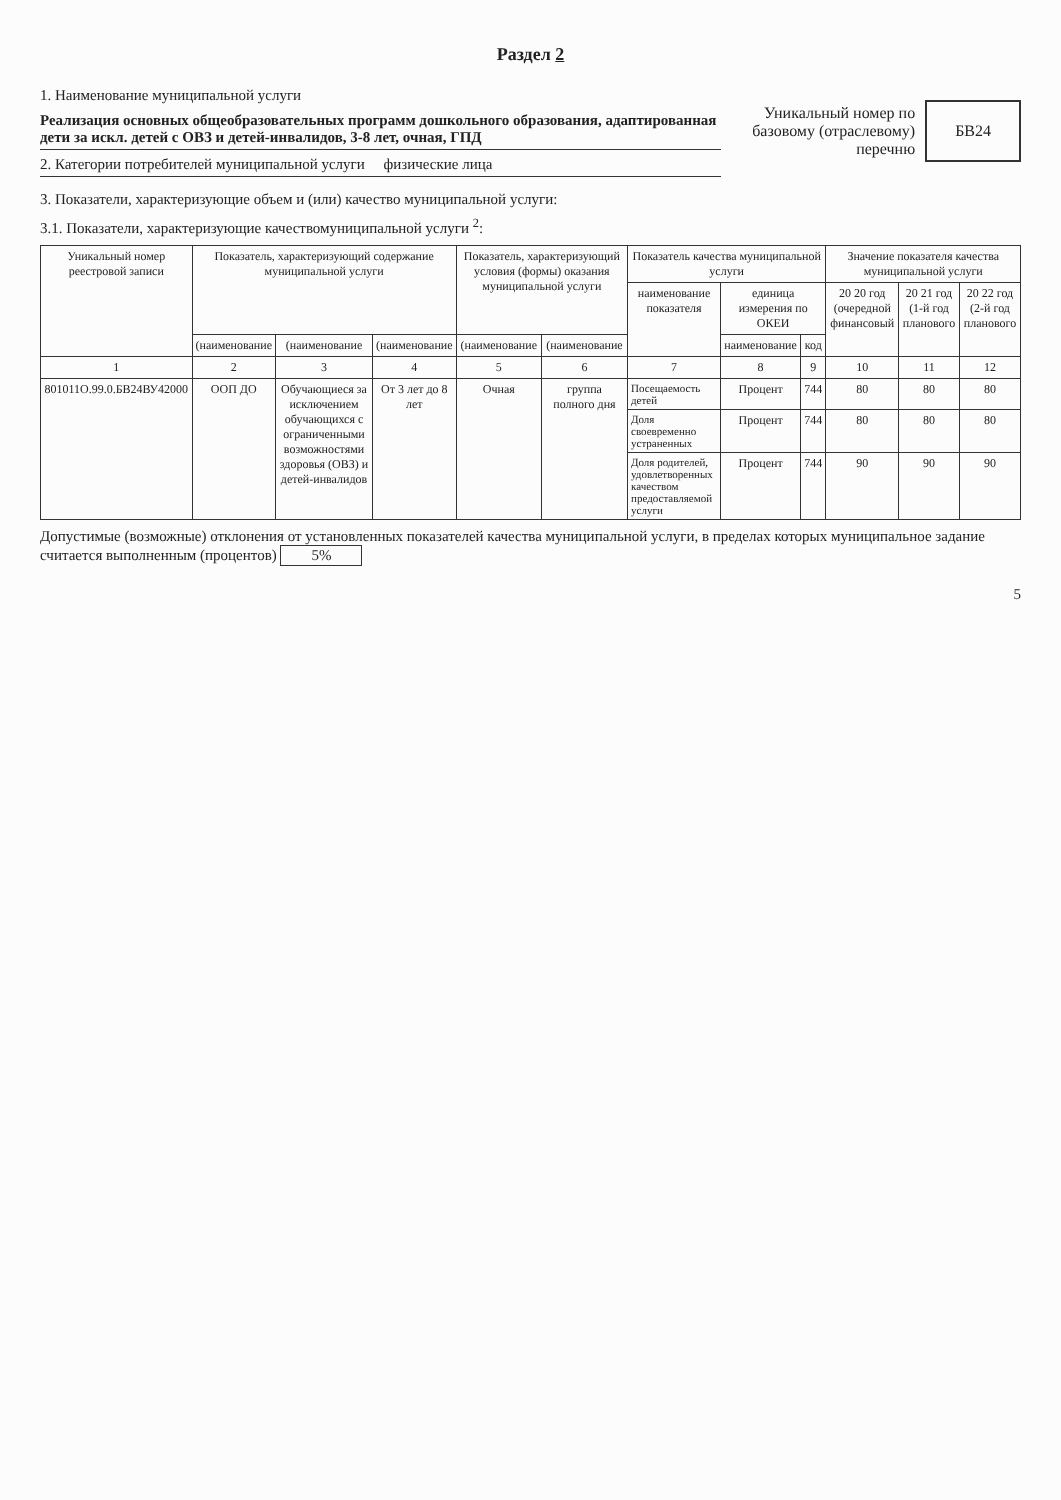Раздел 2
1. Наименование муниципальной услуги
Реализация основных общеобразовательных программ дошкольного образования, адаптированная дети за искл. детей с ОВЗ и детей-инвалидов, 3-8 лет, очная, ГПД
2. Категории потребителей муниципальной услуги физические лица
Уникальный номер по базовому (отраслевому) перечню
БВ24
3. Показатели, характеризующие объем и (или) качество муниципальной услуги:
3.1. Показатели, характеризующие качествомуниципальной услуги <sup>2</sup>:
| Уникальный номер реестровой записи | Показатель, характеризующий содержание муниципальной услуги | | | Показатель, характеризующий условия (формы) оказания муниципальной услуги | | Показатель качества муниципальной услуги | | | Значение показателя качества муниципальной услуги | | |
| --- | --- | --- | --- | --- | --- | --- | --- | --- | --- | --- | --- |
| | | | | | | наименование показателя | единица измерения по ОКЕИ | | 20 20 год (очередной финансовый | 20 21 год (1-й год планового | 20 22 год (2-й год планового |
| | (наименование | (наименование | (наименование | (наименование | (наименование | | наименование | код | | | |
| 1 | 2 | 3 | 4 | 5 | 6 | 7 | 8 | 9 | 10 | 11 | 12 |
| 801011О.99.0.БВ24ВУ42000 | ООП ДО | Обучающиеся за исключением обучающихся с ограниченными возможностями здоровья (ОВЗ) и детей-инвалидов | От 3 лет до 8 лет | Очная | группа полного дня | Посещаемость детей | Процент | 744 | 80 | 80 | 80 |
| | | | | | | Доля своевременно устраненных | Процент | 744 | 80 | 80 | 80 |
| | | | | | | Доля родителей, удовлетворенных качеством предоставляемой услуги | Процент | 744 | 90 | 90 | 90 |
Допустимые (возможные) отклонения от установленных показателей качества муниципальной услуги, в пределах которых муниципальное задание считается выполненным (процентов) 5%
5